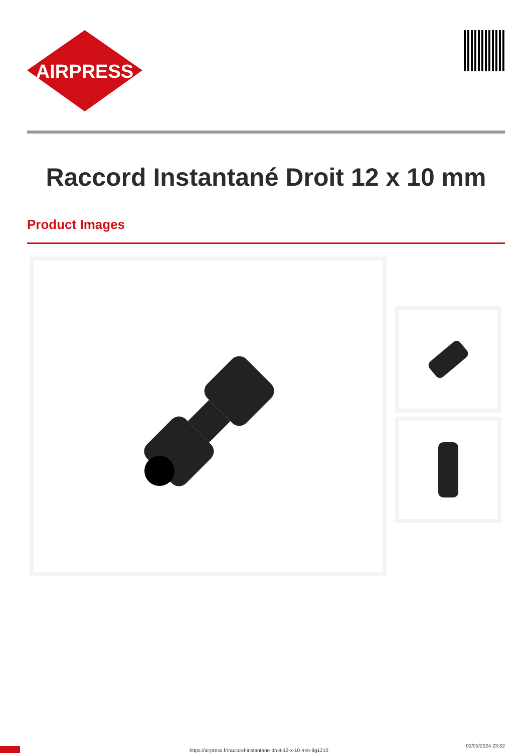AIRPRESS
Raccord Instantané Droit 12 x 10 mm
Product Images
https://airpress.fr/raccord-instantane-droit-12-x-10-mm-9g1210
02/05/2024 23:32